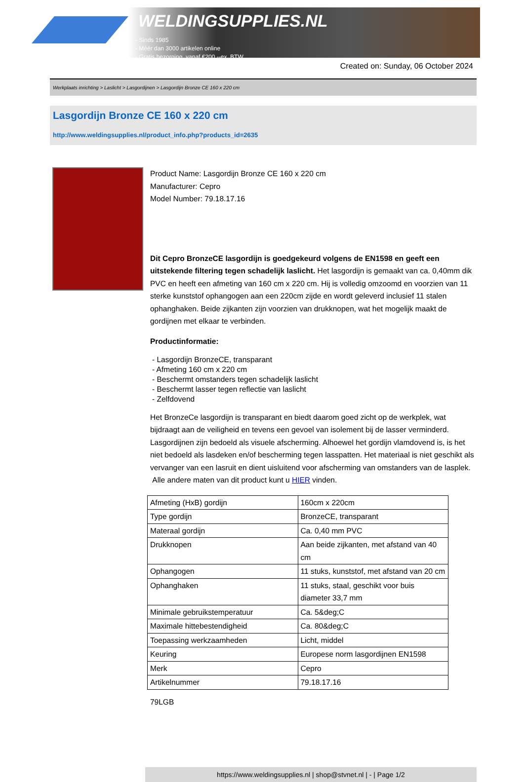WELDINGSUPPLIES.NL
- Sinds 1985
- Méér dan 3000 artikelen online
- Gratis bezorging, vanaf €200,--ex. BTW
Created on: Sunday, 06 October 2024
Werkplaats inrichting > Laslicht > Lasgordijnen > Lasgordijn Bronze CE 160 x 220 cm
Lasgordijn Bronze CE 160 x 220 cm
http://www.weldingsupplies.nl/product_info.php?products_id=2635
Product Name: Lasgordijn Bronze CE 160 x 220 cm
Manufacturer: Cepro
Model Number: 79.18.17.16
Dit Cepro BronzeCE lasgordijn is goedgekeurd volgens de EN1598 en geeft een uitstekende filtering tegen schadelijk laslicht. Het lasgordijn is gemaakt van ca. 0,40mm dik PVC en heeft een afmeting van 160 cm x 220 cm. Hij is volledig omzoomd en voorzien van 11 sterke kunststof ophangogen aan een 220cm zijde en wordt geleverd inclusief 11 stalen ophanghaken. Beide zijkanten zijn voorzien van drukknopen, wat het mogelijk maakt de gordijnen met elkaar te verbinden.
Productinformatie:
- Lasgordijn BronzeCE, transparant
- Afmeting 160 cm x 220 cm
- Beschermt omstanders tegen schadelijk laslicht
- Beschermt lasser tegen reflectie van laslicht
- Zelfdovend
Het BronzeCe lasgordijn is transparant en biedt daarom goed zicht op de werkplek, wat bijdraagt aan de veiligheid en tevens een gevoel van isolement bij de lasser verminderd.
Lasgordijnen zijn bedoeld als visuele afscherming. Alhoewel het gordijn vlamdovend is, is het niet bedoeld als lasdeken en/of bescherming tegen lasspatten. Het materiaal is niet geschikt als vervanger van een lasruit en dient uisluitend voor afscherming van omstanders van de lasplek.
Alle andere maten van dit product kunt u HIER vinden.
| Afmeting (HxB) gordijn | 160cm x 220cm |
| Type gordijn | BronzeCE, transparant |
| Materaal gordijn | Ca. 0,40 mm PVC |
| Drukknopen | Aan beide zijkanten, met afstand van 40 cm |
| Ophangogen | 11 stuks, kunststof, met afstand van 20 cm |
| Ophanghaken | 11 stuks, staal, geschikt voor buis diameter 33,7 mm |
| Minimale gebruikstemperatuur | Ca. 5&deg;C |
| Maximale hittebestendigheid | Ca. 80&deg;C |
| Toepassing werkzaamheden | Licht, middel |
| Keuring | Europese norm lasgordijnen EN1598 |
| Merk | Cepro |
| Artikelnummer | 79.18.17.16 |
79LGB
https://www.weldingsupplies.nl | shop@stvnet.nl | - | Page 1/2